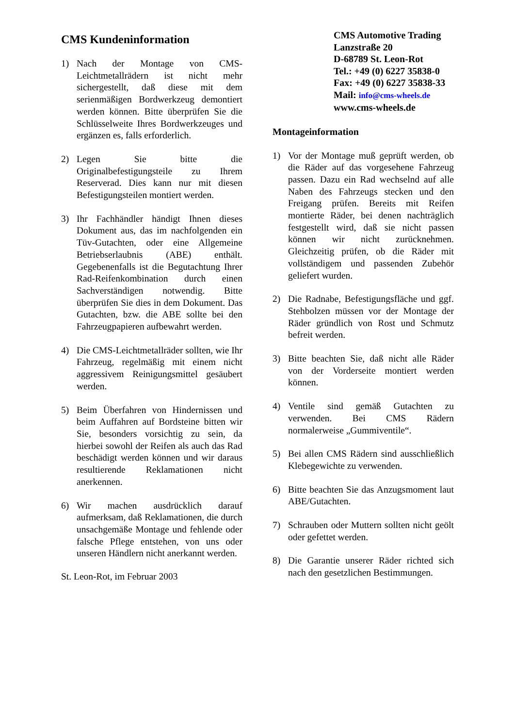CMS Kundeninformation
1) Nach der Montage von CMS-Leichtmetallrädern ist nicht mehr sichergestellt, daß diese mit dem serienmäßigen Bordwerkzeug demontiert werden können. Bitte überprüfen Sie die Schlüsselweite Ihres Bordwerkzeuges und ergänzen es, falls erforderlich.
2) Legen Sie bitte die Originalbefestigungsteile zu Ihrem Reserverad. Dies kann nur mit diesen Befestigungsteilen montiert werden.
3) Ihr Fachhändler händigt Ihnen dieses Dokument aus, das im nachfolgenden ein Tüv-Gutachten, oder eine Allgemeine Betriebserlaubnis (ABE) enthält. Gegebenenfalls ist die Begutachtung Ihrer Rad-Reifenkombination durch einen Sachverständigen notwendig. Bitte überprüfen Sie dies in dem Dokument. Das Gutachten, bzw. die ABE sollte bei den Fahrzeugpapieren aufbewahrt werden.
4) Die CMS-Leichtmetallräder sollten, wie Ihr Fahrzeug, regelmäßig mit einem nicht aggressivem Reinigungsmittel gesäubert werden.
5) Beim Überfahren von Hindernissen und beim Auffahren auf Bordsteine bitten wir Sie, besonders vorsichtig zu sein, da hierbei sowohl der Reifen als auch das Rad beschädigt werden können und wir daraus resultierende Reklamationen nicht anerkennen.
6) Wir machen ausdrücklich darauf aufmerksam, daß Reklamationen, die durch unsachgemäße Montage und fehlende oder falsche Pflege entstehen, von uns oder unseren Händlern nicht anerkannt werden.
St. Leon-Rot, im Februar 2003
CMS Automotive Trading
Lanzstraße 20
D-68789 St. Leon-Rot
Tel.: +49 (0) 6227 35838-0
Fax: +49 (0) 6227 35838-33
Mail: info@cms-wheels.de
www.cms-wheels.de
Montageinformation
1) Vor der Montage muß geprüft werden, ob die Räder auf das vorgesehene Fahrzeug passen. Dazu ein Rad wechselnd auf alle Naben des Fahrzeugs stecken und den Freigang prüfen. Bereits mit Reifen montierte Räder, bei denen nachträglich festgestellt wird, daß sie nicht passen können wir nicht zurücknehmen. Gleichzeitig prüfen, ob die Räder mit vollständigem und passenden Zubehör geliefert wurden.
2) Die Radnabe, Befestigungsfläche und ggf. Stehbolzen müssen vor der Montage der Räder gründlich von Rost und Schmutz befreit werden.
3) Bitte beachten Sie, daß nicht alle Räder von der Vorderseite montiert werden können.
4) Ventile sind gemäß Gutachten zu verwenden. Bei CMS Rädern normalerweise „Gummiventile“.
5) Bei allen CMS Rädern sind ausschließlich Klebegewichte zu verwenden.
6) Bitte beachten Sie das Anzugsmoment laut ABE/Gutachten.
7) Schrauben oder Muttern sollten nicht geölt oder gefettet werden.
8) Die Garantie unserer Räder richted sich nach den gesetzlichen Bestimmungen.